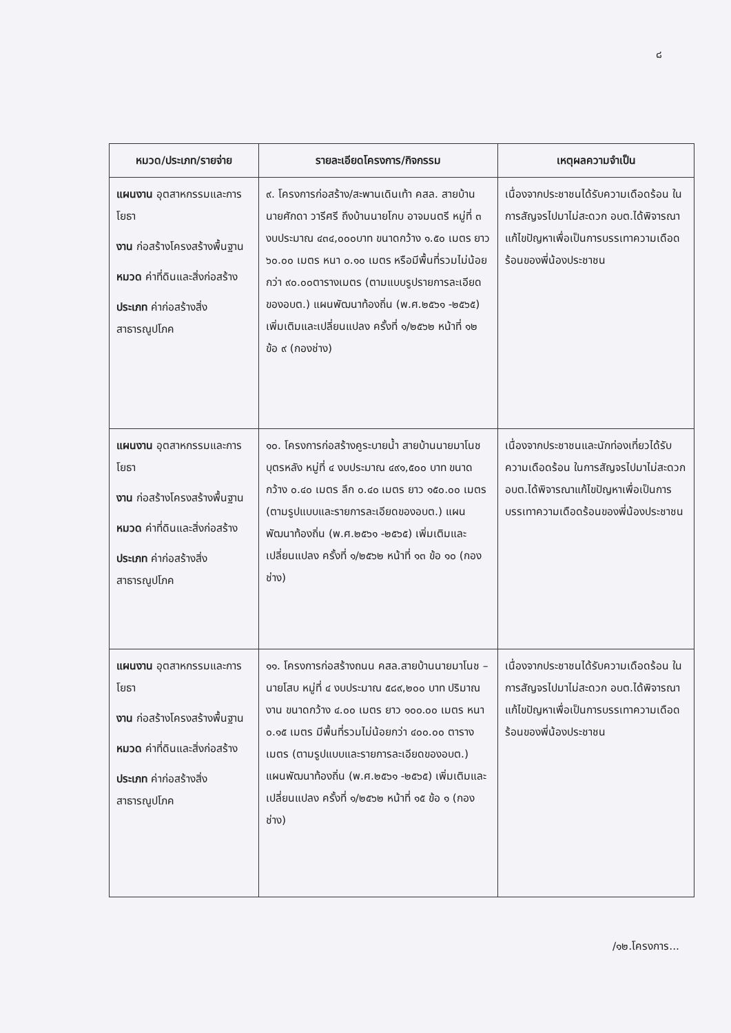๘
| หมวด/ประเภท/รายจ่าย | รายละเอียดโครงการ/กิจกรรม | เหตุผลความจำเป็น |
| --- | --- | --- |
| แผนงาน อุตสาหกรรมและการโยธา งาน ก่อสร้างโครงสร้างพื้นฐาน หมวด ค่าที่ดินและสิ่งก่อสร้าง ประเภท ค่าก่อสร้างสิ่งสาธารณูปโภค | ๙. โครงการก่อสร้าง/สะพานเดินเท้า คสล. สายบ้านนายศักดา วารีศรี ถึงบ้านนายโกบ อาจมนตรี หมู่ที่ ๓ งบประมาณ ๔๓๔,๐๐๐บาท ขนาดกว้าง ๑.๕๐ เมตร ยาว ๖๐.๐๐ เมตร หนา ๐.๑๐ เมตร หรือมีพื้นที่รวมไม่น้อยกว่า ๙๐.๐๐ตารางเมตร (ตามแบบรูปรายการละเอียดของอบต.) แผนพัฒนาท้องถิ่น (พ.ศ.๒๕๖๑ -๒๕๖๕) เพิ่มเติมและเปลี่ยนแปลง ครั้งที่ ๑/๒๕๖๒ หน้าที่ ๑๒ ข้อ ๙ (กองช่าง) | เนื่องจากประชาชนได้รับความเดือดร้อน ในการสัญจรไปมาไม่สะดวก อบต.ได้พิจารณาแก้ไขปัญหาเพื่อเป็นการบรรเทาความเดือดร้อนของพี่น้องประชาชน |
| แผนงาน อุตสาหกรรมและการโยธา งาน ก่อสร้างโครงสร้างพื้นฐาน หมวด ค่าที่ดินและสิ่งก่อสร้าง ประเภท ค่าก่อสร้างสิ่งสาธารณูปโภค | ๑๐. โครงการก่อสร้างคูระบายน้ำ สายบ้านนายมาโนช บุตรหลัง หมู่ที่ ๔ งบประมาณ ๔๙๑,๕๐๐ บาท ขนาดกว้าง ๐.๔๐ เมตร ลึก ๐.๔๐ เมตร ยาว ๑๕๐.๐๐ เมตร (ตามรูปแบบและรายการละเอียดของอบต.) แผนพัฒนาท้องถิ่น (พ.ศ.๒๕๖๑ -๒๕๖๕) เพิ่มเติมและเปลี่ยนแปลง ครั้งที่ ๑/๒๕๖๒ หน้าที่ ๑๓ ข้อ ๑๐ (กองช่าง) | เนื่องจากประชาชนและนักท่องเที่ยวได้รับความเดือดร้อน ในการสัญจรไปมาไม่สะดวก อบต.ได้พิจารณาแก้ไขปัญหาเพื่อเป็นการบรรเทาความเดือดร้อนของพี่น้องประชาชน |
| แผนงาน อุตสาหกรรมและการโยธา งาน ก่อสร้างโครงสร้างพื้นฐาน หมวด ค่าที่ดินและสิ่งก่อสร้าง ประเภท ค่าก่อสร้างสิ่งสาธารณูปโภค | ๑๑. โครงการก่อสร้างถนน คสล.สายบ้านนายมาโนช – นายโสบ หมู่ที่ ๔ งบประมาณ ๕๘๙,๒๐๐ บาท ปริมาณงาน ขนาดกว้าง ๔.๐๐ เมตร ยาว ๑๐๐.๐๐ เมตร หนา ๐.๑๕ เมตร มีพื้นที่รวมไม่น้อยกว่า ๔๐๐.๐๐ ตารางเมตร (ตามรูปแบบและรายการละเอียดของอบต.) แผนพัฒนาท้องถิ่น (พ.ศ.๒๕๖๑ -๒๕๖๕) เพิ่มเติมและเปลี่ยนแปลง ครั้งที่ ๑/๒๕๖๒ หน้าที่ ๑๕ ข้อ ๑ (กองช่าง) | เนื่องจากประชาชนได้รับความเดือดร้อน ในการสัญจรไปมาไม่สะดวก อบต.ได้พิจารณาแก้ไขปัญหาเพื่อเป็นการบรรเทาความเดือดร้อนของพี่น้องประชาชน |
/๑๒.โครงการ...